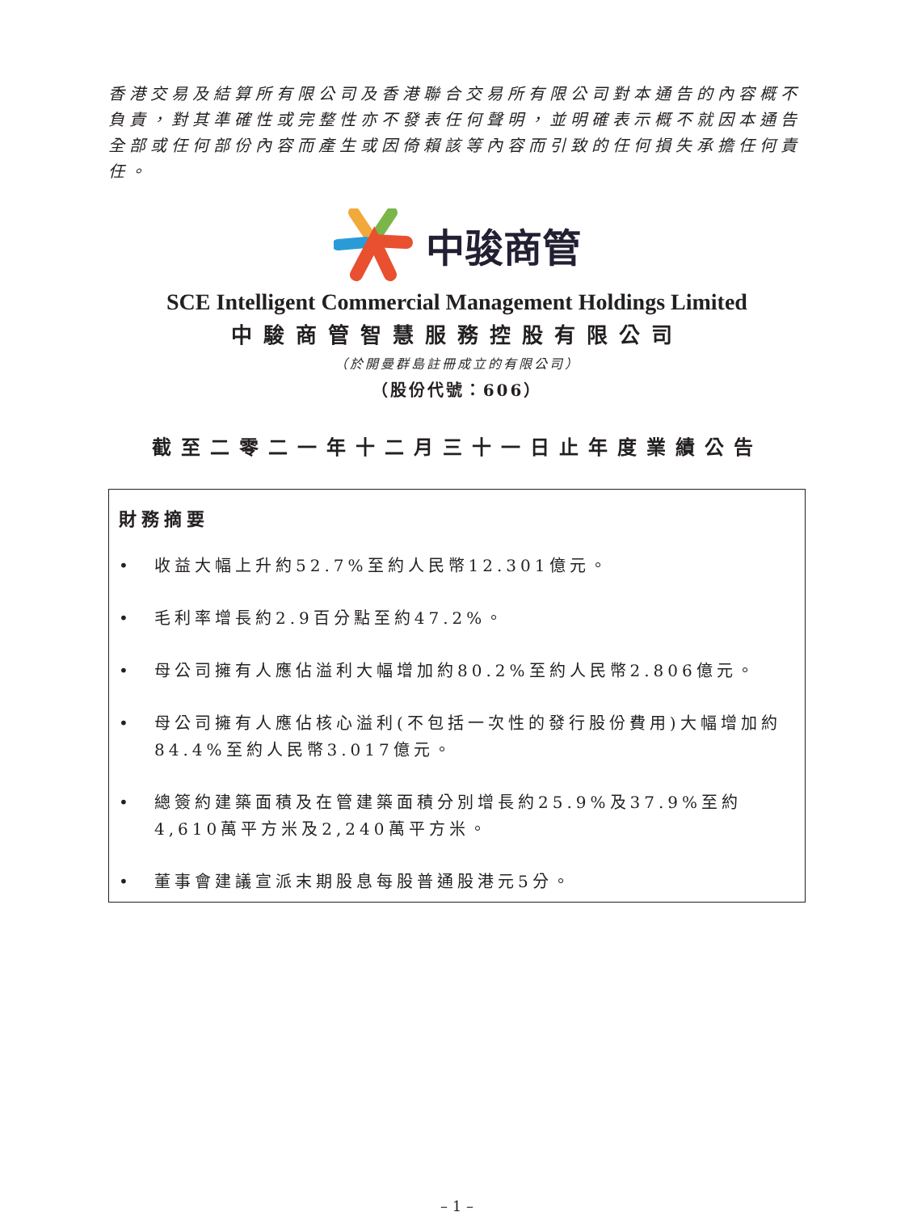香港交易及結算所有限公司及香港聯合交易所有限公司對本通告的內容概不負責，對其準確性或完整性亦不發表任何聲明，並明確表示概不就因本通告全部或任何部份內容而產生或因倚賴該等內容而引致的任何損失承擔任何責任。
中骏商管
SCE Intelligent Commercial Management Holdings Limited
中駿商管智慧服務控股有限公司
（於開曼群島註冊成立的有限公司）
（股份代號：606）
截至二零二一年十二月三十一日止年度業績公告
財務摘要
• 收益大幅上升約52.7%至約人民幣12.301億元。
• 毛利率增長約2.9百分點至約47.2%。
• 母公司擁有人應佔溢利大幅增加約80.2%至約人民幣2.806億元。
• 母公司擁有人應佔核心溢利(不包括一次性的發行股份費用)大幅增加約84.4%至約人民幣3.017億元。
• 總簽約建築面積及在管建築面積分別增長約25.9%及37.9%至約4,610萬平方米及2,240萬平方米。
• 董事會建議宣派末期股息每股普通股港元5分。
– 1 –